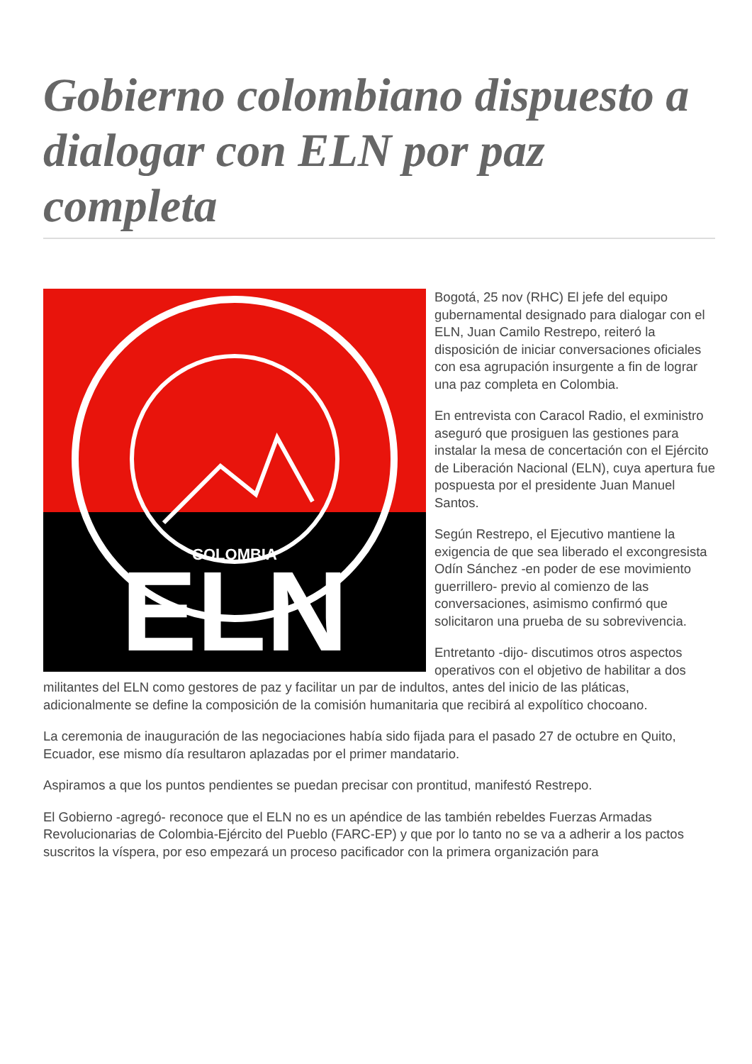Gobierno colombiano dispuesto a dialogar con ELN por paz completa
COLOMBIA
ELN
Bogotá, 25 nov (RHC) El jefe del equipo gubernamental designado para dialogar con el ELN, Juan Camilo Restrepo, reiteró la disposición de iniciar conversaciones oficiales con esa agrupación insurgente a fin de lograr una paz completa en Colombia.
En entrevista con Caracol Radio, el exministro aseguró que prosiguen las gestiones para instalar la mesa de concertación con el Ejército de Liberación Nacional (ELN), cuya apertura fue pospuesta por el presidente Juan Manuel Santos.
Según Restrepo, el Ejecutivo mantiene la exigencia de que sea liberado el excongresista Odín Sánchez -en poder de ese movimiento guerrillero- previo al comienzo de las conversaciones, asimismo confirmó que solicitaron una prueba de su sobrevivencia.
Entretanto -dijo- discutimos otros aspectos operativos con el objetivo de habilitar a dos militantes del ELN como gestores de paz y facilitar un par de indultos, antes del inicio de las pláticas, adicionalmente se define la composición de la comisión humanitaria que recibirá al expolítico chocoano.
La ceremonia de inauguración de las negociaciones había sido fijada para el pasado 27 de octubre en Quito, Ecuador, ese mismo día resultaron aplazadas por el primer mandatario.
Aspiramos a que los puntos pendientes se puedan precisar con prontitud, manifestó Restrepo.
El Gobierno -agregó- reconoce que el ELN no es un apéndice de las también rebeldes Fuerzas Armadas Revolucionarias de Colombia-Ejército del Pueblo (FARC-EP) y que por lo tanto no se va a adherir a los pactos suscritos la víspera, por eso empezará un proceso pacificador con la primera organización para